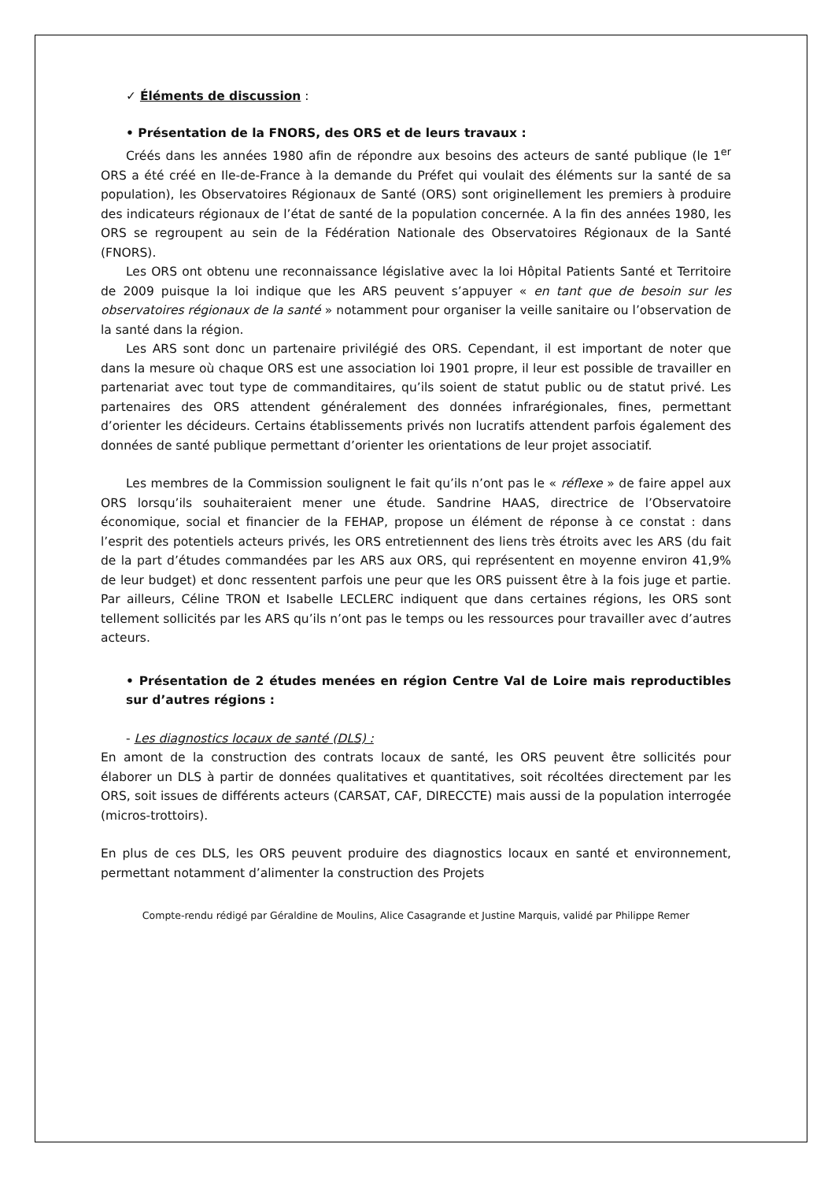✓ Éléments de discussion :
• Présentation de la FNORS, des ORS et de leurs travaux :
Créés dans les années 1980 afin de répondre aux besoins des acteurs de santé publique (le 1<sup>er</sup> ORS a été créé en Ile-de-France à la demande du Préfet qui voulait des éléments sur la santé de sa population), les Observatoires Régionaux de Santé (ORS) sont originellement les premiers à produire des indicateurs régionaux de l’état de santé de la population concernée. A la fin des années 1980, les ORS se regroupent au sein de la Fédération Nationale des Observatoires Régionaux de la Santé (FNORS).
Les ORS ont obtenu une reconnaissance législative avec la loi Hôpital Patients Santé et Territoire de 2009 puisque la loi indique que les ARS peuvent s’appuyer « en tant que de besoin sur les observatoires régionaux de la santé » notamment pour organiser la veille sanitaire ou l’observation de la santé dans la région.
Les ARS sont donc un partenaire privilégié des ORS. Cependant, il est important de noter que dans la mesure où chaque ORS est une association loi 1901 propre, il leur est possible de travailler en partenariat avec tout type de commanditaires, qu’ils soient de statut public ou de statut privé. Les partenaires des ORS attendent généralement des données infrarégionales, fines, permettant d’orienter les décideurs. Certains établissements privés non lucratifs attendent parfois également des données de santé publique permettant d’orienter les orientations de leur projet associatif.
Les membres de la Commission soulignent le fait qu’ils n’ont pas le « réflexe » de faire appel aux ORS lorsqu’ils souhaiteraient mener une étude. Sandrine HAAS, directrice de l’Observatoire économique, social et financier de la FEHAP, propose un élément de réponse à ce constat : dans l’esprit des potentiels acteurs privés, les ORS entretiennent des liens très étroits avec les ARS (du fait de la part d’études commandées par les ARS aux ORS, qui représentent en moyenne environ 41,9% de leur budget) et donc ressentent parfois une peur que les ORS puissent être à la fois juge et partie. Par ailleurs, Céline TRON et Isabelle LECLERC indiquent que dans certaines régions, les ORS sont tellement sollicités par les ARS qu’ils n’ont pas le temps ou les ressources pour travailler avec d’autres acteurs.
• Présentation de 2 études menées en région Centre Val de Loire mais reproductibles sur d’autres régions :
- Les diagnostics locaux de santé (DLS) :
En amont de la construction des contrats locaux de santé, les ORS peuvent être sollicités pour élaborer un DLS à partir de données qualitatives et quantitatives, soit récoltées directement par les ORS, soit issues de différents acteurs (CARSAT, CAF, DIRECCTE) mais aussi de la population interrogée (micros-trottoirs).
En plus de ces DLS, les ORS peuvent produire des diagnostics locaux en santé et environnement, permettant notamment d’alimenter la construction des Projets
Compte-rendu rédigé par Géraldine de Moulins, Alice Casagrande et Justine Marquis, validé par Philippe Remer